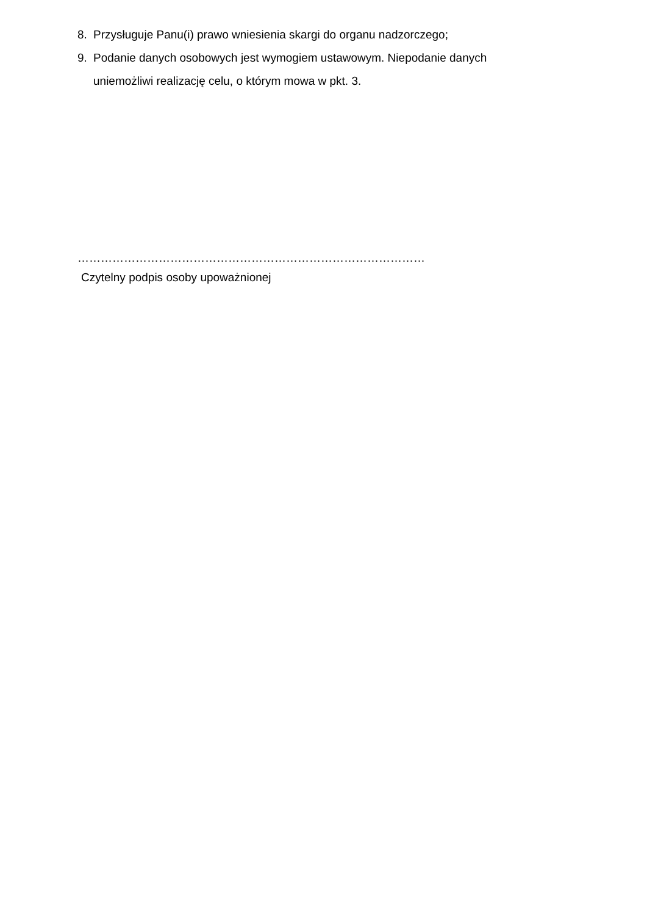8. Przysługuje Panu(i) prawo wniesienia skargi do organu nadzorczego;
9. Podanie danych osobowych jest wymogiem ustawowym. Niepodanie danych uniemożliwi realizację celu, o którym mowa w pkt. 3.
………………………………………………………………………………
Czytelny podpis osoby upoważnionej